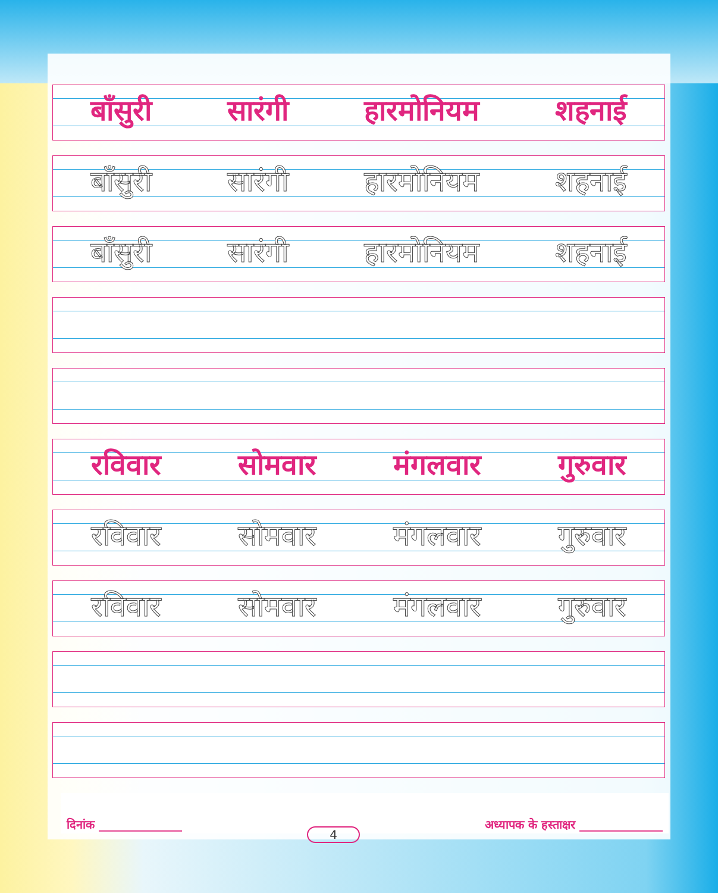बाँसुरी सारंगी हारमोनियम शहनाई
बाँसुरी सारंगी हारमोनियम शहनाई
बाँसुरी सारंगी हारमोनियम शहनाई
रविवार सोमवार मंगलवार गुरुवार
रविवार सोमवार मंगलवार गुरुवार
रविवार सोमवार मंगलवार गुरुवार
दिनांक ______________ 4 अध्यापक के हस्ताक्षर ______________